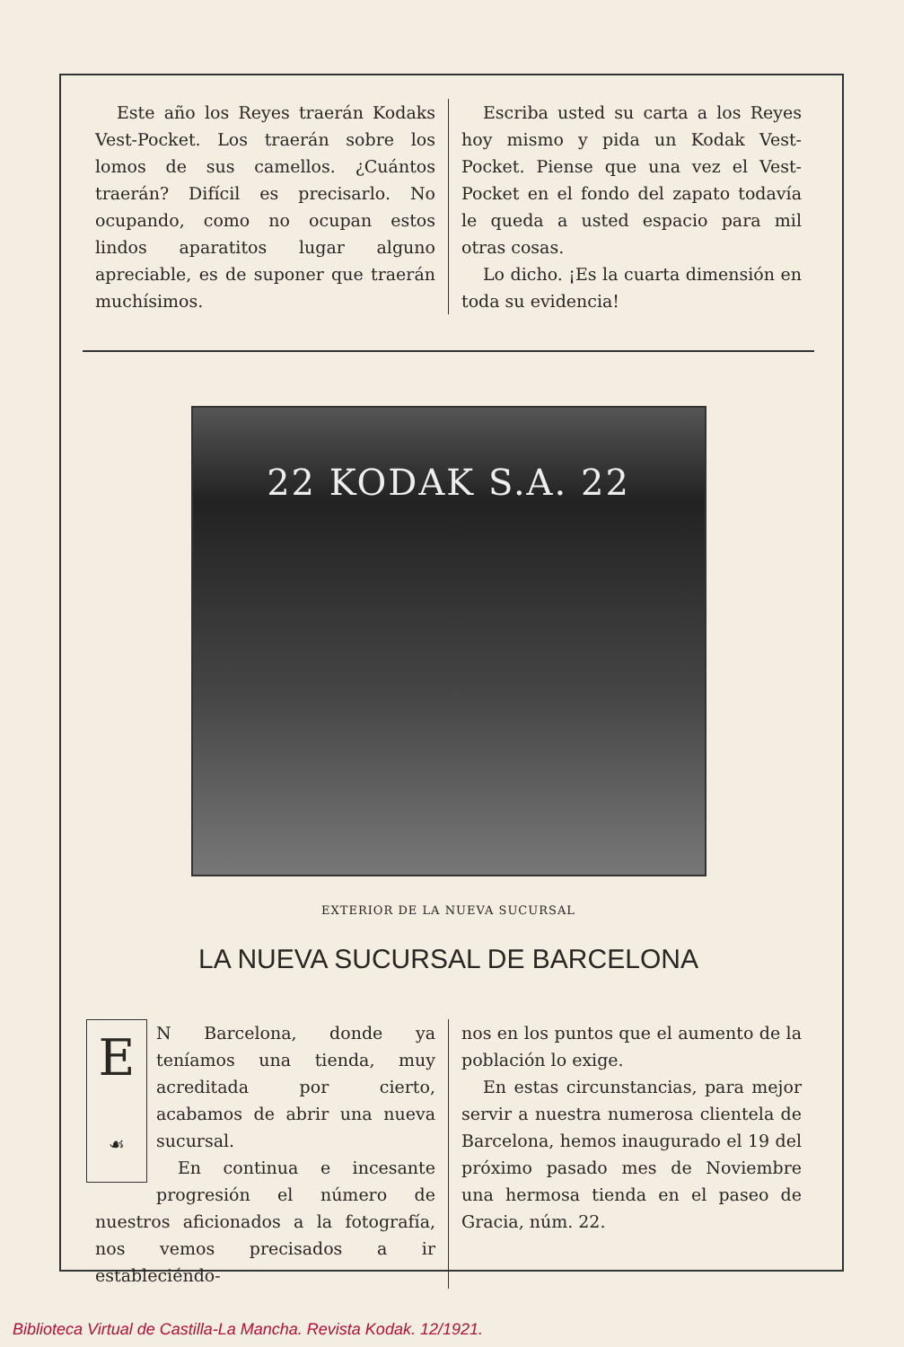Este año los Reyes traerán Kodaks Vest-Pocket. Los traerán sobre los lomos de sus camellos. ¿Cuántos traerán? Difícil es precisarlo. No ocupando, como no ocupan estos lindos aparatitos lugar alguno apreciable, es de suponer que traerán muchísimos.
Escriba usted su carta a los Reyes hoy mismo y pida un Kodak Vest-Pocket. Piense que una vez el Vest-Pocket en el fondo del zapato todavía le queda a usted espacio para mil otras cosas.
Lo dicho. ¡Es la cuarta dimensión en toda su evidencia!
22 KODAK S.A. 22
EXTERIOR DE LA NUEVA SUCURSAL
LA NUEVA SUCURSAL DE BARCELONA
E
☙
N Barcelona, donde ya teníamos una tienda, muy acreditada por cierto, acabamos de abrir una nueva sucursal.
En continua e incesante progresión el número de nuestros aficionados a la fotografía, nos vemos precisados a ir estableciéndo-
nos en los puntos que el aumento de la población lo exige.
En estas circunstancias, para mejor servir a nuestra numerosa clientela de Barcelona, hemos inaugurado el 19 del próximo pasado mes de Noviembre una hermosa tienda en el paseo de Gracia, núm. 22.
Biblioteca Virtual de Castilla-La Mancha. Revista Kodak. 12/1921.